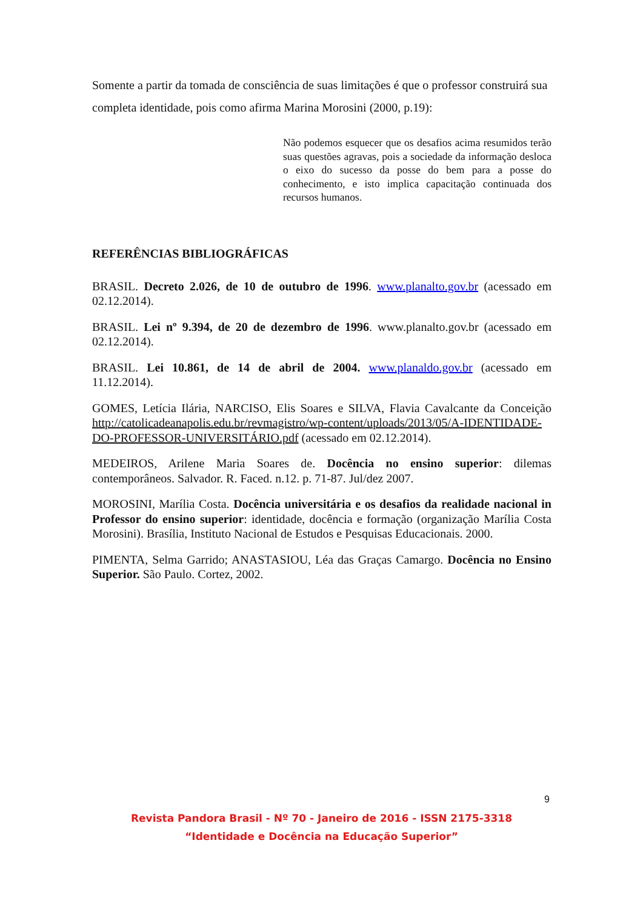Somente a partir da tomada de consciência de suas limitações é que o professor construirá sua completa identidade, pois como afirma Marina Morosini (2000, p.19):
Não podemos esquecer que os desafios acima resumidos terão suas questões agravas, pois a sociedade da informação desloca o eixo do sucesso da posse do bem para a posse do conhecimento, e isto implica capacitação continuada dos recursos humanos.
REFERÊNCIAS BIBLIOGRÁFICAS
BRASIL. Decreto 2.026, de 10 de outubro de 1996. www.planalto.gov.br (acessado em 02.12.2014).
BRASIL. Lei nº 9.394, de 20 de dezembro de 1996. www.planalto.gov.br (acessado em 02.12.2014).
BRASIL. Lei 10.861, de 14 de abril de 2004. www.planaldo.gov.br (acessado em 11.12.2014).
GOMES, Letícia Ilária, NARCISO, Elis Soares e SILVA, Flavia Cavalcante da Conceição http://catolicadeanapolis.edu.br/revmagistro/wp-content/uploads/2013/05/A-IDENTIDADE-DO-PROFESSOR-UNIVERSITÁRIO.pdf (acessado em 02.12.2014).
MEDEIROS, Arilene Maria Soares de. Docência no ensino superior: dilemas contemporâneos. Salvador. R. Faced. n.12. p. 71-87. Jul/dez 2007.
MOROSINI, Marília Costa. Docência universitária e os desafios da realidade nacional in Professor do ensino superior: identidade, docência e formação (organização Marília Costa Morosini). Brasília, Instituto Nacional de Estudos e Pesquisas Educacionais. 2000.
PIMENTA, Selma Garrido; ANASTASIOU, Léa das Graças Camargo. Docência no Ensino Superior. São Paulo. Cortez, 2002.
9
Revista Pandora Brasil - Nº 70 - Janeiro de 2016 - ISSN 2175-3318
“Identidade e Docência na Educação Superior”